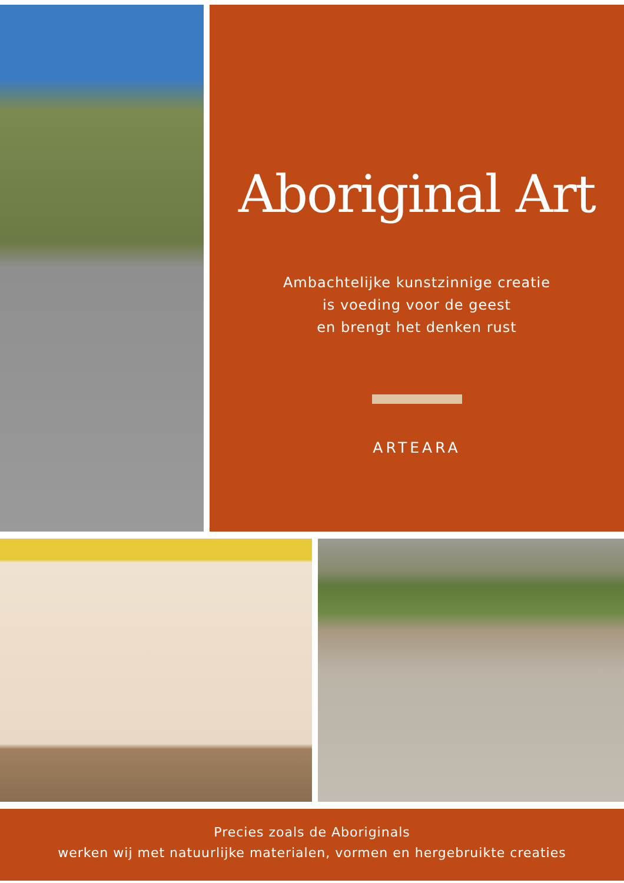Aboriginal Art
Ambachtelijke kunstzinnige creatie
is voeding voor de geest
en brengt het denken rust
ARTEARA
Precies zoals de Aboriginals
werken wij met natuurlijke materialen, vormen en hergebruikte creaties